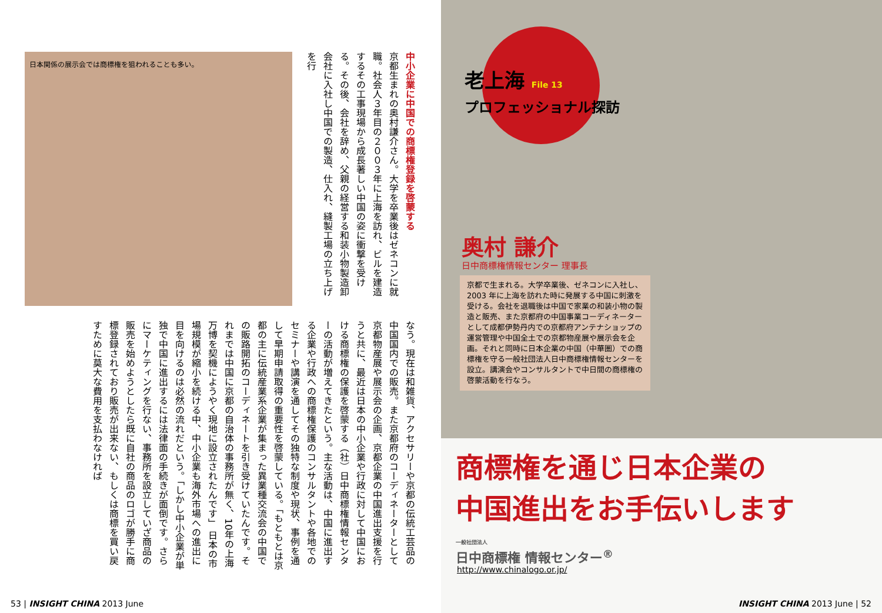日本関係の展示会では商標権を狙われることも多い。
中小企業に中国での商標権登録を啓蒙する
京都生まれの奥村謙介さん。大学を卒業後はゼネコンに就職。社会人３年目の２００３年に上海を訪れ、ビルを建造するその工事現場から成長著しい中国の姿に衝撃を受ける。その後、会社を辞め、父親の経営する和装小物製造卸会社に入社し中国での製造、仕入れ、縫製工場の立ち上げを行
なう。現在は和雑貨、アクセサリーや京都の伝統工芸品の中国国内での販売。また京都府のコーディネーターとして京都物産展や展示会の企画、京都企業の中国進出支援を行うと共に、最近は日本の中小企業や行政に対して中国における商標権の保護を啓蒙する（社）日中商標権情報センターの活動が増えてきたという。主な活動は、中国に進出する企業や行政への商標権保護のコンサルタントや各地でのセミナーや講演を通してその独特な制度や現状、事例を通して早期申請取得の重要性を啓蒙している。「もともとは京都の主に伝統産業系企業が集まった異業種交流会の中国での販路開拓のコーディネートを引き受けていたんです。それまでは中国に京都の自治体の事務所が無く、10年の上海万博を契機にようやく現地に設立されたんです」 日本の市場規模が縮小を続ける中、中小企業も海外市場への進出に目を向けるのは必然の流れだという。「しかし中小企業が単独で中国に進出するには法律面の手続きが面倒です。さらにマーケティングを行ない、事務所を設立していざ商品の販売を始めようとしたら既に自社の商品のロゴが勝手に商標登録されており販売が出来ない、もしくは商標を買い戻すために莫大な費用を支払わなければ
53 | INSIGHT CHINA 2013 June
老上海 File 13
プロフェッショナル探訪
奥村 謙介
日中商標権情報センター 理事長
京都で生まれる。大学卒業後、ゼネコンに入社し、2003 年に上海を訪れた時に発展する中国に刺激を受ける。会社を退職後は中国で家業の和装小物の製造と販売、また京都府の中国事業コーディネーターとして成都伊勢丹内での京都府アンテナショップの運営管理や中国全土での京都物産展や展示会を企画。それと同時に日本企業の中国（中華圏）での商標権を守る一般社団法人日中商標権情報センターを設立。講演会やコンサルタントで中日間の商標権の啓蒙活動を行なう。
商標権を通じ日本企業の
中国進出をお手伝いします
一般社団法人
日中商標権 情報センター<sup>®</sup>
http://www.chinalogo.or.jp/
INSIGHT CHINA 2013 June | 52